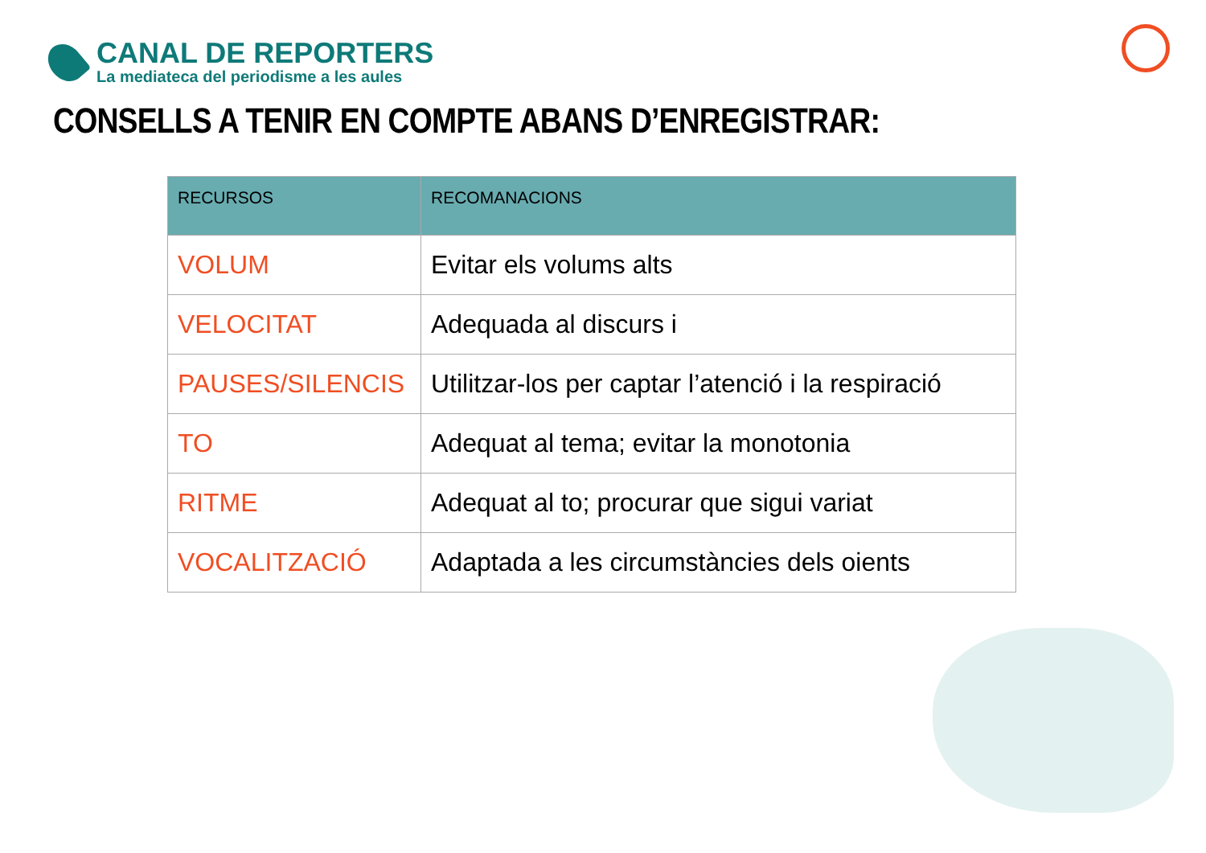CANAL DE REPORTERS
La mediateca del periodisme a les aules
CONSELLS A TENIR EN COMPTE ABANS D’ENREGISTRAR:
| RECURSOS | RECOMANACIONS |
| --- | --- |
| VOLUM | Evitar els volums alts |
| VELOCITAT | Adequada al discurs i |
| PAUSES/SILENCIS | Utilitzar-los per captar l’atenció i la respiració |
| TO | Adequat al tema; evitar la monotonia |
| RITME | Adequat al to; procurar que sigui variat |
| VOCALITZACIÓ | Adaptada a les circumstàncies dels oients |